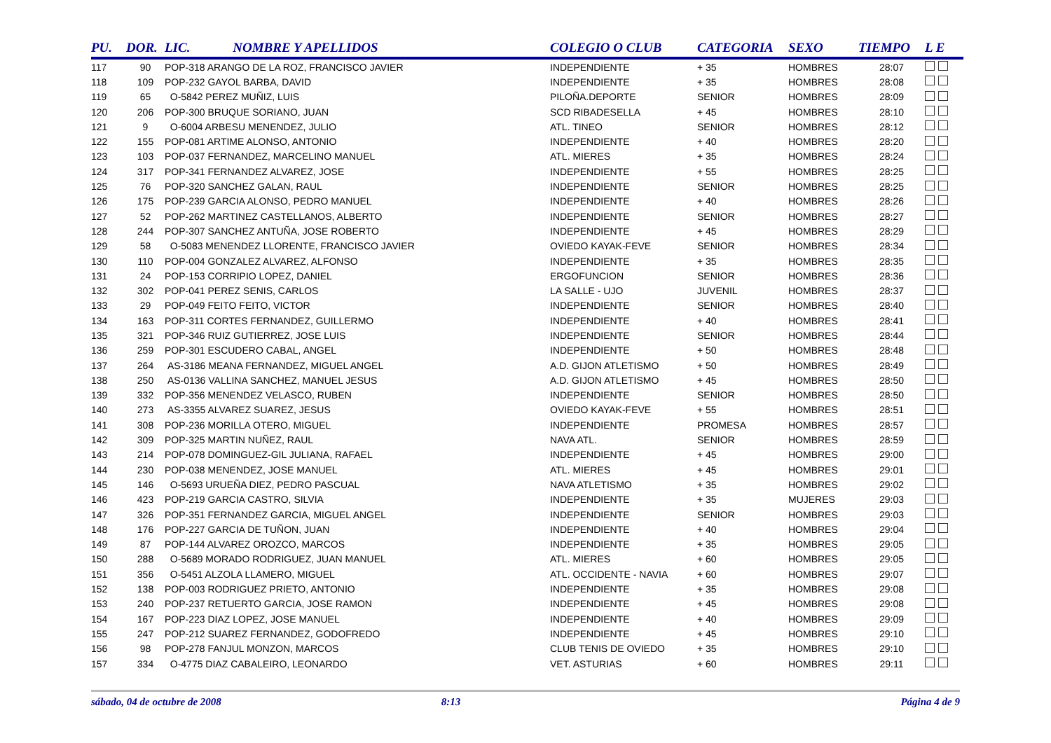| PU. | DOR. | LIC. | NOMBRE Y APELLIDOS | COLEGIO O CLUB | CATEGORIA | SEXO | TIEMPO | L E |
| --- | --- | --- | --- | --- | --- | --- | --- | --- |
| 117 | 90 | POP-318 ARANGO DE LA ROZ, FRANCISCO JAVIER | | INDEPENDIENTE | + 35 | HOMBRES | 28:07 | |
| 118 | 109 | POP-232 GAYOL BARBA, DAVID | | INDEPENDIENTE | + 35 | HOMBRES | 28:08 | |
| 119 | 65 | O-5842 PEREZ MUÑIZ, LUIS | | PILOÑA.DEPORTE | SENIOR | HOMBRES | 28:09 | |
| 120 | 206 | POP-300 BRUQUE SORIANO, JUAN | | SCD RIBADESELLA | + 45 | HOMBRES | 28:10 | |
| 121 | 9 | O-6004 ARBESU MENENDEZ, JULIO | | ATL. TINEO | SENIOR | HOMBRES | 28:12 | |
| 122 | 155 | POP-081 ARTIME ALONSO, ANTONIO | | INDEPENDIENTE | + 40 | HOMBRES | 28:20 | |
| 123 | 103 | POP-037 FERNANDEZ, MARCELINO MANUEL | | ATL. MIERES | + 35 | HOMBRES | 28:24 | |
| 124 | 317 | POP-341 FERNANDEZ ALVAREZ, JOSE | | INDEPENDIENTE | + 55 | HOMBRES | 28:25 | |
| 125 | 76 | POP-320 SANCHEZ GALAN, RAUL | | INDEPENDIENTE | SENIOR | HOMBRES | 28:25 | |
| 126 | 175 | POP-239 GARCIA ALONSO, PEDRO MANUEL | | INDEPENDIENTE | + 40 | HOMBRES | 28:26 | |
| 127 | 52 | POP-262 MARTINEZ CASTELLANOS, ALBERTO | | INDEPENDIENTE | SENIOR | HOMBRES | 28:27 | |
| 128 | 244 | POP-307 SANCHEZ ANTUÑA, JOSE ROBERTO | | INDEPENDIENTE | + 45 | HOMBRES | 28:29 | |
| 129 | 58 | O-5083 MENENDEZ LLORENTE, FRANCISCO JAVIER | | OVIEDO KAYAK-FEVE | SENIOR | HOMBRES | 28:34 | |
| 130 | 110 | POP-004 GONZALEZ ALVAREZ, ALFONSO | | INDEPENDIENTE | + 35 | HOMBRES | 28:35 | |
| 131 | 24 | POP-153 CORRIPIO LOPEZ, DANIEL | | ERGOFUNCION | SENIOR | HOMBRES | 28:36 | |
| 132 | 302 | POP-041 PEREZ SENIS, CARLOS | | LA SALLE - UJO | JUVENIL | HOMBRES | 28:37 | |
| 133 | 29 | POP-049 FEITO FEITO, VICTOR | | INDEPENDIENTE | SENIOR | HOMBRES | 28:40 | |
| 134 | 163 | POP-311 CORTES FERNANDEZ, GUILLERMO | | INDEPENDIENTE | + 40 | HOMBRES | 28:41 | |
| 135 | 321 | POP-346 RUIZ GUTIERREZ, JOSE LUIS | | INDEPENDIENTE | SENIOR | HOMBRES | 28:44 | |
| 136 | 259 | POP-301 ESCUDERO CABAL, ANGEL | | INDEPENDIENTE | + 50 | HOMBRES | 28:48 | |
| 137 | 264 | AS-3186 MEANA FERNANDEZ, MIGUEL ANGEL | | A.D. GIJON ATLETISMO | + 50 | HOMBRES | 28:49 | |
| 138 | 250 | AS-0136 VALLINA SANCHEZ, MANUEL JESUS | | A.D. GIJON ATLETISMO | + 45 | HOMBRES | 28:50 | |
| 139 | 332 | POP-356 MENENDEZ VELASCO, RUBEN | | INDEPENDIENTE | SENIOR | HOMBRES | 28:50 | |
| 140 | 273 | AS-3355 ALVAREZ SUAREZ, JESUS | | OVIEDO KAYAK-FEVE | + 55 | HOMBRES | 28:51 | |
| 141 | 308 | POP-236 MORILLA OTERO, MIGUEL | | INDEPENDIENTE | PROMESA | HOMBRES | 28:57 | |
| 142 | 309 | POP-325 MARTIN NUÑEZ, RAUL | | NAVA ATL. | SENIOR | HOMBRES | 28:59 | |
| 143 | 214 | POP-078 DOMINGUEZ-GIL JULIANA, RAFAEL | | INDEPENDIENTE | + 45 | HOMBRES | 29:00 | |
| 144 | 230 | POP-038 MENENDEZ, JOSE MANUEL | | ATL. MIERES | + 45 | HOMBRES | 29:01 | |
| 145 | 146 | O-5693 URUEÑA DIEZ, PEDRO PASCUAL | | NAVA ATLETISMO | + 35 | HOMBRES | 29:02 | |
| 146 | 423 | POP-219 GARCIA CASTRO, SILVIA | | INDEPENDIENTE | + 35 | MUJERES | 29:03 | |
| 147 | 326 | POP-351 FERNANDEZ GARCIA, MIGUEL ANGEL | | INDEPENDIENTE | SENIOR | HOMBRES | 29:03 | |
| 148 | 176 | POP-227 GARCIA DE TUÑON, JUAN | | INDEPENDIENTE | + 40 | HOMBRES | 29:04 | |
| 149 | 87 | POP-144 ALVAREZ OROZCO, MARCOS | | INDEPENDIENTE | + 35 | HOMBRES | 29:05 | |
| 150 | 288 | O-5689 MORADO RODRIGUEZ, JUAN MANUEL | | ATL. MIERES | + 60 | HOMBRES | 29:05 | |
| 151 | 356 | O-5451 ALZOLA LLAMERO, MIGUEL | | ATL. OCCIDENTE - NAVIA | + 60 | HOMBRES | 29:07 | |
| 152 | 138 | POP-003 RODRIGUEZ PRIETO, ANTONIO | | INDEPENDIENTE | + 35 | HOMBRES | 29:08 | |
| 153 | 240 | POP-237 RETUERTO GARCIA, JOSE RAMON | | INDEPENDIENTE | + 45 | HOMBRES | 29:08 | |
| 154 | 167 | POP-223 DIAZ LOPEZ, JOSE MANUEL | | INDEPENDIENTE | + 40 | HOMBRES | 29:09 | |
| 155 | 247 | POP-212 SUAREZ FERNANDEZ, GODOFREDO | | INDEPENDIENTE | + 45 | HOMBRES | 29:10 | |
| 156 | 98 | POP-278 FANJUL MONZON, MARCOS | | CLUB TENIS DE OVIEDO | + 35 | HOMBRES | 29:10 | |
| 157 | 334 | O-4775 DIAZ CABALEIRO, LEONARDO | | VET. ASTURIAS | + 60 | HOMBRES | 29:11 | |
sábado, 04 de octubre de 2008 8:13 Página 4 de 9